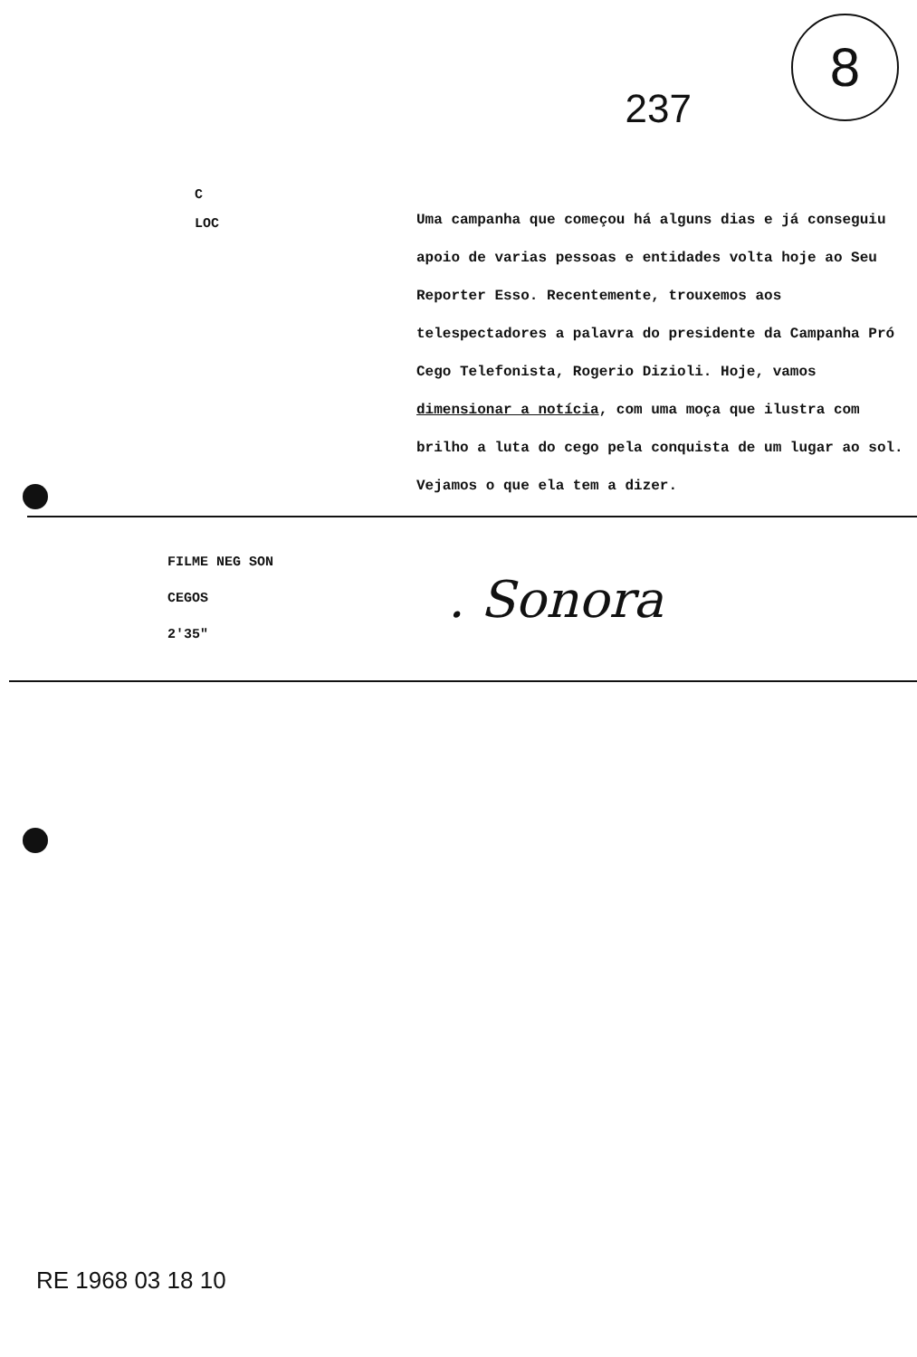237
8
C
LOC
Uma campanha que começou há alguns dias e já conseguiu apoio de varias pessoas e entidades volta hoje ao Seu Reporter Esso. Recentemente, trouxemos aos telespectadores a palavra do presidente da Campanha Pró Cego Telefonista, Rogerio Dizioli. Hoje, vamos dimensionar a notícia, com uma moça que ilustra com brilho a luta do cego pela conquista de um lugar ao sol. Vejamos o que ela tem a dizer.
FILME NEG SON
CEGOS
2'35"
. Sonora
RE 1968 03 18 10